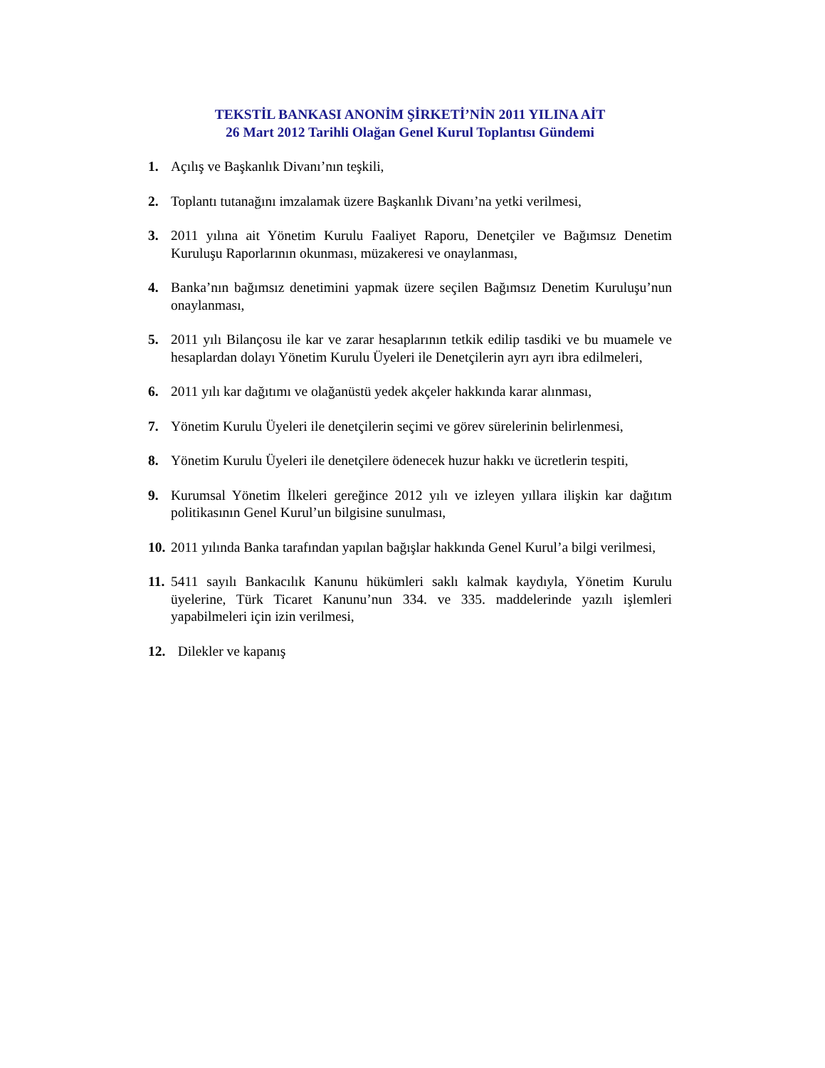TEKSTİL BANKASI ANONİM ŞİRKETİ’NİN 2011 YILINA AİT
26 Mart 2012 Tarihli Olağan Genel Kurul Toplantısı Gündemi
1. Açılış ve Başkanlık Divanı’nın teşkili,
2. Toplantı tutanağını imzalamak üzere Başkanlık Divanı’na yetki verilmesi,
3. 2011 yılına ait Yönetim Kurulu Faaliyet Raporu, Denetçiler ve Bağımsız Denetim Kuruluşu Raporlarının okunması, müzakeresi ve onaylanması,
4. Banka’nın bağımsız denetimini yapmak üzere seçilen Bağımsız Denetim Kuruluşu’nun onaylanması,
5. 2011 yılı Bilançosu ile kar ve zarar hesaplarının tetkik edilip tasdiki ve bu muamele ve hesaplardan dolayı Yönetim Kurulu Üyeleri ile Denetçilerin ayrı ayrı ibra edilmeleri,
6. 2011 yılı kar dağıtımı ve olağanüstü yedek akçeler hakkında karar alınması,
7. Yönetim Kurulu Üyeleri ile denetçilerin seçimi ve görev sürelerinin belirlenmesi,
8. Yönetim Kurulu Üyeleri ile denetçilere ödenecek huzur hakkı ve ücretlerin tespiti,
9. Kurumsal Yönetim İlkeleri gereğince 2012 yılı ve izleyen yıllara ilişkin kar dağıtım politikasının Genel Kurul’un bilgisine sunulması,
10. 2011 yılında Banka tarafından yapılan bağışlar hakkında Genel Kurul’a bilgi verilmesi,
11. 5411 sayılı Bankacılık Kanunu hükümleri saklı kalmak kaydıyla, Yönetim Kurulu üyelerine, Türk Ticaret Kanunu’nun 334. ve 335. maddelerinde yazılı işlemleri yapabilmeleri için izin verilmesi,
12. Dilekler ve kapanış